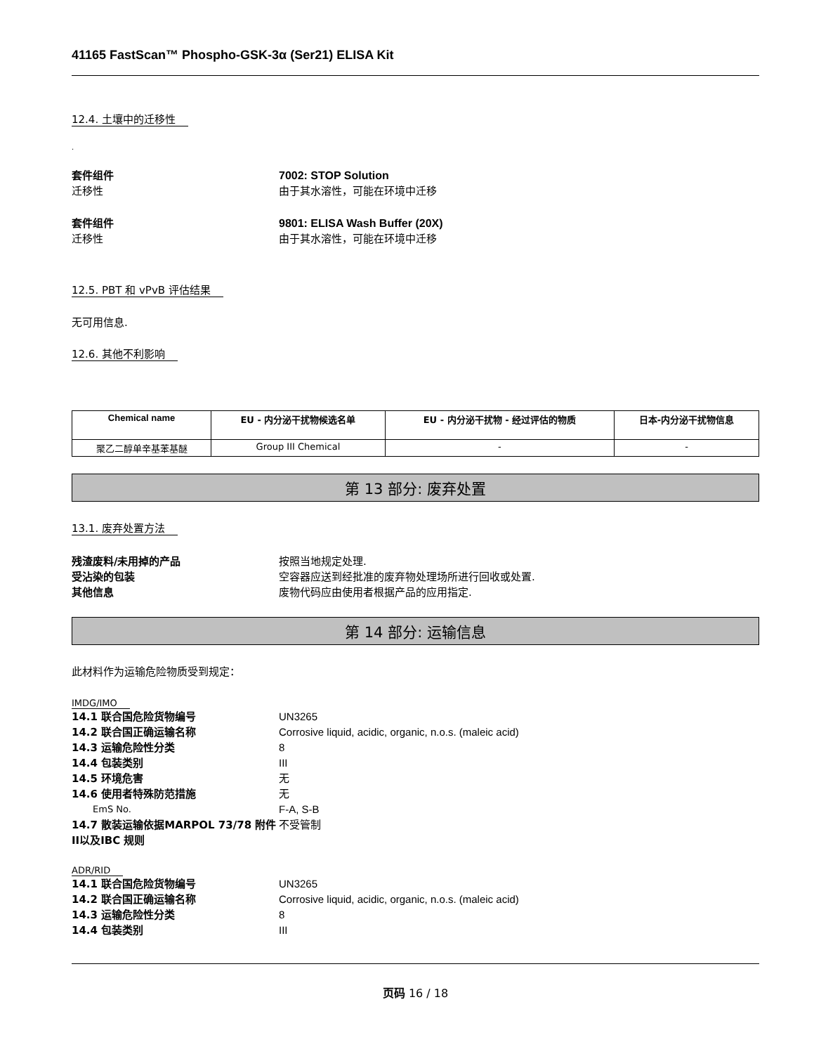41165 FastScan™ Phospho-GSK-3α (Ser21) ELISA Kit
12.4. 土壤中的迁移性
.
套件组件 7002: STOP Solution
迁移性 由于其水溶性，可能在环境中迁移
套件组件 9801: ELISA Wash Buffer (20X)
迁移性 由于其水溶性，可能在环境中迁移
12.5. PBT 和 vPvB 评估结果
无可用信息.
12.6. 其他不利影响
| Chemical name | EU - 内分泌干扰物候选名单 | EU - 内分泌干扰物 - 经过评估的物质 | 日本-内分泌干扰物信息 |
| --- | --- | --- | --- |
| 聚乙二醇单辛基苯基醚 | Group III Chemical | - | - |
第 13 部分: 废弃处置
13.1. 废弃处置方法
残渣废料/未用掉的产品 按照当地规定处理.
受沾染的包装 空容器应送到经批准的废弃物处理场所进行回收或处置.
其他信息 废物代码应由使用者根据产品的应用指定.
第 14 部分: 运输信息
此材料作为运输危险物质受到规定：
IMDG/IMO
14.1 联合国危险货物编号 UN3265
14.2 联合国正确运输名称 Corrosive liquid, acidic, organic, n.o.s. (maleic acid)
14.3 运输危险性分类 8
14.4 包装类别 III
14.5 环境危害 无
14.6 使用者特殊防范措施 无
EmS No.
F-A, S-B
14.7 散装运输依据MARPOL 73/78 附件II以及IBC 规则
不受管制
ADR/RID
14.1 联合国危险货物编号 UN3265
14.2 联合国正确运输名称 Corrosive liquid, acidic, organic, n.o.s. (maleic acid)
14.3 运输危险性分类 8
14.4 包装类别 III
页码 16 / 18